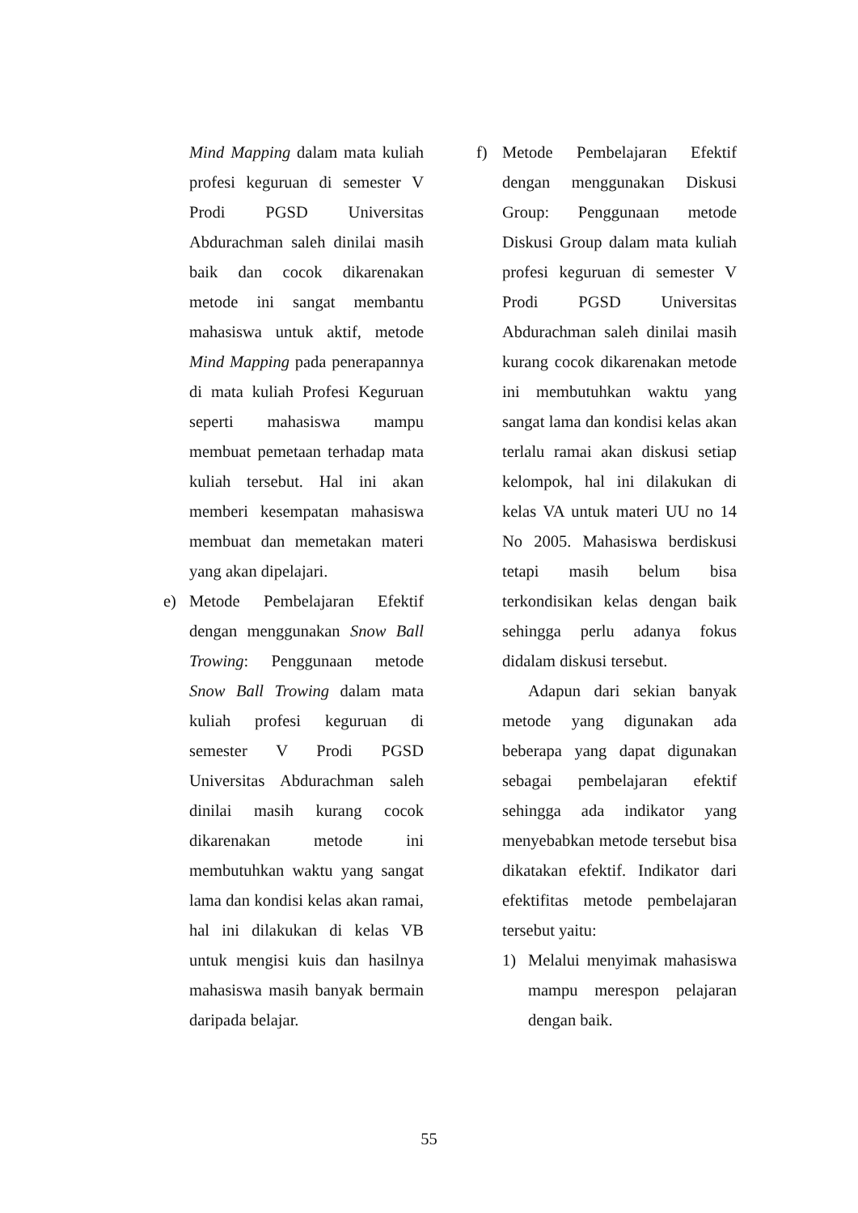Mind Mapping dalam mata kuliah profesi keguruan di semester V Prodi PGSD Universitas Abdurachman saleh dinilai masih baik dan cocok dikarenakan metode ini sangat membantu mahasiswa untuk aktif, metode Mind Mapping pada penerapannya di mata kuliah Profesi Keguruan seperti mahasiswa mampu membuat pemetaan terhadap mata kuliah tersebut. Hal ini akan memberi kesempatan mahasiswa membuat dan memetakan materi yang akan dipelajari.
e) Metode Pembelajaran Efektif dengan menggunakan Snow Ball Trowing: Penggunaan metode Snow Ball Trowing dalam mata kuliah profesi keguruan di semester V Prodi PGSD Universitas Abdurachman saleh dinilai masih kurang cocok dikarenakan metode ini membutuhkan waktu yang sangat lama dan kondisi kelas akan ramai, hal ini dilakukan di kelas VB untuk mengisi kuis dan hasilnya mahasiswa masih banyak bermain daripada belajar.
f) Metode Pembelajaran Efektif dengan menggunakan Diskusi Group: Penggunaan metode Diskusi Group dalam mata kuliah profesi keguruan di semester V Prodi PGSD Universitas Abdurachman saleh dinilai masih kurang cocok dikarenakan metode ini membutuhkan waktu yang sangat lama dan kondisi kelas akan terlalu ramai akan diskusi setiap kelompok, hal ini dilakukan di kelas VA untuk materi UU no 14 No 2005. Mahasiswa berdiskusi tetapi masih belum bisa terkondisikan kelas dengan baik sehingga perlu adanya fokus didalam diskusi tersebut.
Adapun dari sekian banyak metode yang digunakan ada beberapa yang dapat digunakan sebagai pembelajaran efektif sehingga ada indikator yang menyebabkan metode tersebut bisa dikatakan efektif. Indikator dari efektifitas metode pembelajaran tersebut yaitu:
1) Melalui menyimak mahasiswa mampu merespon pelajaran dengan baik.
55